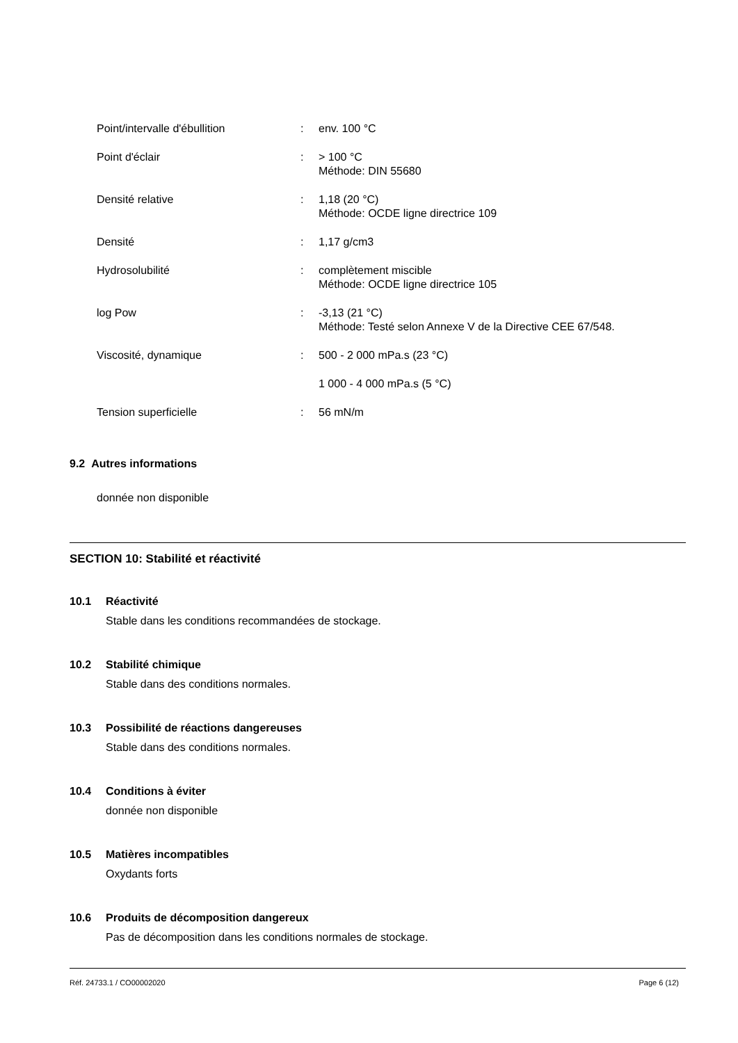| Point/intervalle d'ébullition | : | env. 100 °C |
| Point d'éclair | : | > 100 °C Méthode: DIN 55680 |
| Densité relative | : | 1,18 (20 °C) Méthode: OCDE ligne directrice 109 |
| Densité | : | 1,17 g/cm3 |
| Hydrosolubilité | : | complètement miscible Méthode: OCDE ligne directrice 105 |
| log Pow | : | -3,13 (21 °C) Méthode: Testé selon Annexe V de la Directive CEE 67/548. |
| Viscosité, dynamique | : | 500 - 2 000 mPa.s (23 °C) |
| | | 1 000 - 4 000 mPa.s (5 °C) |
| Tension superficielle | : | 56 mN/m |
9.2 Autres informations
donnée non disponible
SECTION 10: Stabilité et réactivité
10.1 Réactivité
Stable dans les conditions recommandées de stockage.
10.2 Stabilité chimique
Stable dans des conditions normales.
10.3 Possibilité de réactions dangereuses
Stable dans des conditions normales.
10.4 Conditions à éviter
donnée non disponible
10.5 Matières incompatibles
Oxydants forts
10.6 Produits de décomposition dangereux
Pas de décomposition dans les conditions normales de stockage.
Réf. 24733.1 / CO00002020 Page 6 (12)